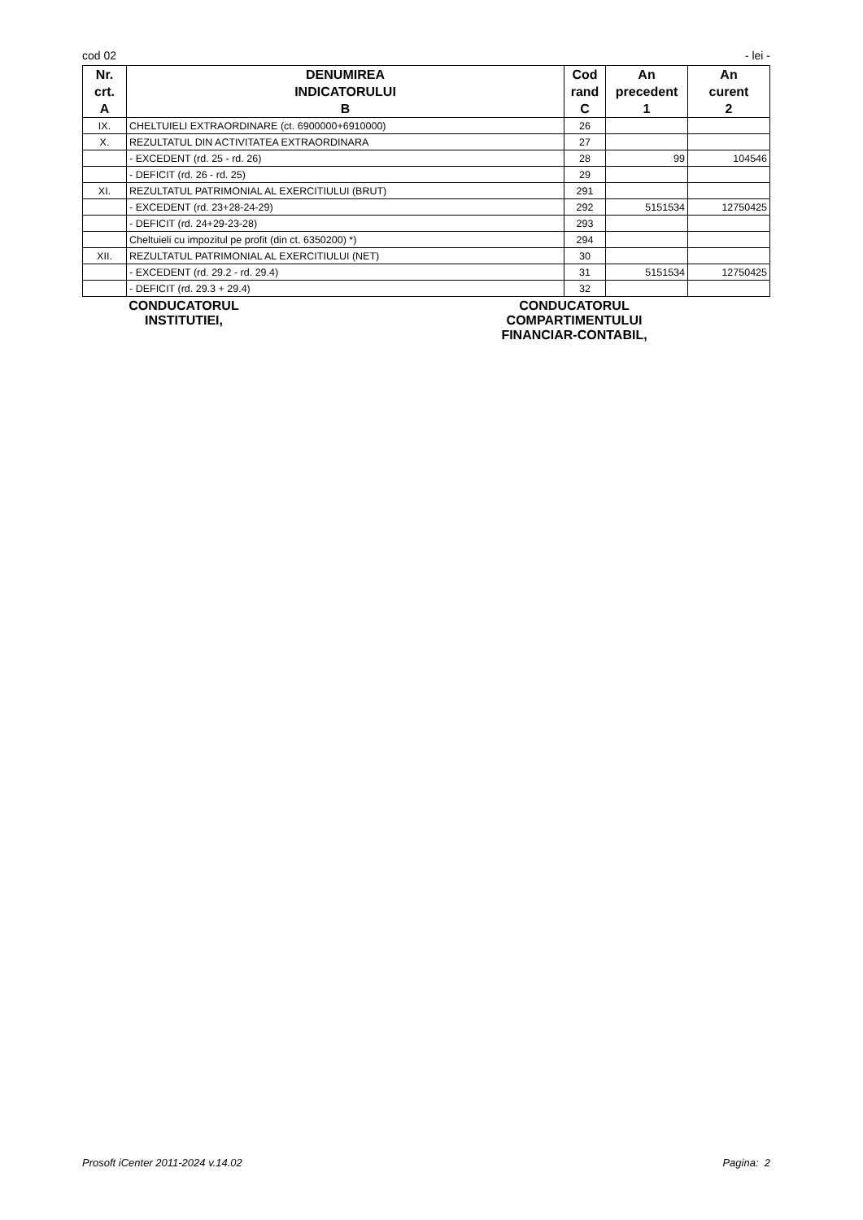cod 02 - lei -
| Nr. crt. A | DENUMIREA INDICATORULUI B | Cod rand C | An precedent 1 | An curent 2 |
| --- | --- | --- | --- | --- |
| IX. | CHELTUIELI EXTRAORDINARE (ct. 6900000+6910000) | 26 | | |
| X. | REZULTATUL DIN ACTIVITATEA EXTRAORDINARA | 27 | | |
| | - EXCEDENT (rd. 25 - rd. 26) | 28 | 99 | 104546 |
| | - DEFICIT (rd. 26 - rd. 25) | 29 | | |
| XI. | REZULTATUL PATRIMONIAL AL EXERCITIULUI (BRUT) | 291 | | |
| | - EXCEDENT (rd. 23+28-24-29) | 292 | 5151534 | 12750425 |
| | - DEFICIT (rd. 24+29-23-28) | 293 | | |
| | Cheltuieli cu impozitul pe profit (din ct. 6350200) *) | 294 | | |
| XII. | REZULTATUL PATRIMONIAL AL EXERCITIULUI (NET) | 30 | | |
| | - EXCEDENT (rd. 29.2 - rd. 29.4) | 31 | 5151534 | 12750425 |
| | - DEFICIT (rd. 29.3 + 29.4) | 32 | | |
CONDUCATORUL
INSTITUTIEI,
CONDUCATORUL
COMPARTIMENTULUI
FINANCIAR-CONTABIL,
Prosoft iCenter 2011-2024 v.14.02 Pagina: 2